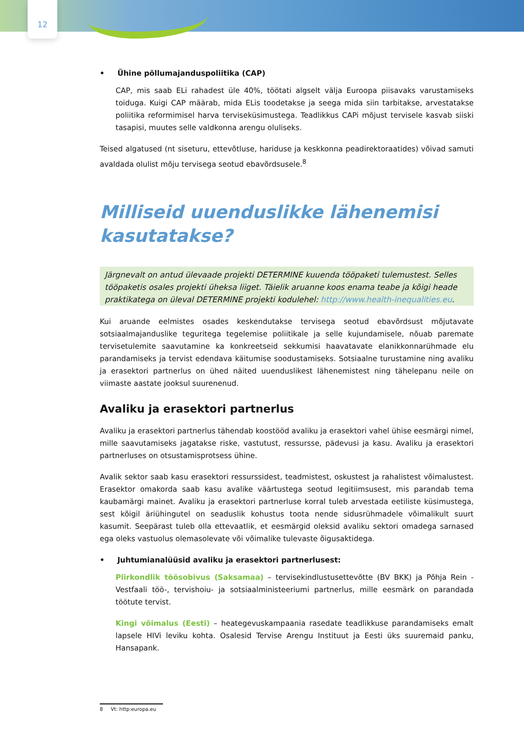12
• Ühine põllumajanduspoliitika (CAP)
CAP, mis saab ELi rahadest üle 40%, töötati algselt välja Euroopa piisavaks varustamiseks toiduga. Kuigi CAP määrab, mida ELis toodetakse ja seega mida siin tarbitakse, arvestatakse poliitika reformimisel harva terviseküsimustega. Teadlikkus CAPi mõjust tervisele kasvab siiski tasapisi, muutes selle valdkonna arengu oluliseks.
Teised algatused (nt siseturu, ettevõtluse, hariduse ja keskkonna peadirektoraatides) võivad samuti avaldada olulist mõju tervisega seotud ebavõrdsusele.<sup>8</sup>
Milliseid uuenduslikke lähenemisi kasutatakse?
Järgnevalt on antud ülevaade projekti DETERMINE kuuenda tööpaketi tulemustest. Selles tööpaketis osales projekti üheksa liiget. Täielik aruanne koos enama teabe ja kõigi heade praktikatega on üleval DETERMINE projekti kodulehel: http://www.health-inequalities.eu.
Kui aruande eelmistes osades keskendutakse tervisega seotud ebavõrdsust mõjutavate sotsiaalmajanduslike teguritega tegelemise poliitikale ja selle kujundamisele, nõuab paremate tervisetulemite saavutamine ka konkreetseid sekkumisi haavatavate elanikkonnarühmade elu parandamiseks ja tervist edendava käitumise soodustamiseks. Sotsiaalne turustamine ning avaliku ja erasektori partnerlus on ühed näited uuenduslikest lähenemistest ning tähelepanu neile on viimaste aastate jooksul suurenenud.
Avaliku ja erasektori partnerlus
Avaliku ja erasektori partnerlus tähendab koostööd avaliku ja erasektori vahel ühise eesmärgi nimel, mille saavutamiseks jagatakse riske, vastutust, ressursse, pädevusi ja kasu. Avaliku ja erasektori partnerluses on otsustamisprotsess ühine.
Avalik sektor saab kasu erasektori ressurssidest, teadmistest, oskustest ja rahalistest võimalustest. Erasektor omakorda saab kasu avalike väärtustega seotud legitiimsusest, mis parandab tema kaubamärgi mainet. Avaliku ja erasektori partnerluse korral tuleb arvestada eetiliste küsimustega, sest kõigil äriühingutel on seaduslik kohustus toota nende sidusrühmadele võimalikult suurt kasumit. Seepärast tuleb olla ettevaatlik, et eesmärgid oleksid avaliku sektori omadega sarnased ega oleks vastuolus olemasolevate või võimalike tulevaste õigusaktidega.
• Juhtumianalüüsid avaliku ja erasektori partnerlusest:
Piirkondlik töösobivus (Saksamaa) – tervisekindlustusettevõtte (BV BKK) ja Põhja Rein -Vestfaali töö-, tervishoiu- ja sotsiaalministeeriumi partnerlus, mille eesmärk on parandada töötute tervist.
Kingi võimalus (Eesti) – heategevuskampaania rasedate teadlikkuse parandamiseks emalt lapsele HIVi leviku kohta. Osalesid Tervise Arengu Instituut ja Eesti üks suuremaid panku, Hansapank.
8 Vt: http:europa.eu